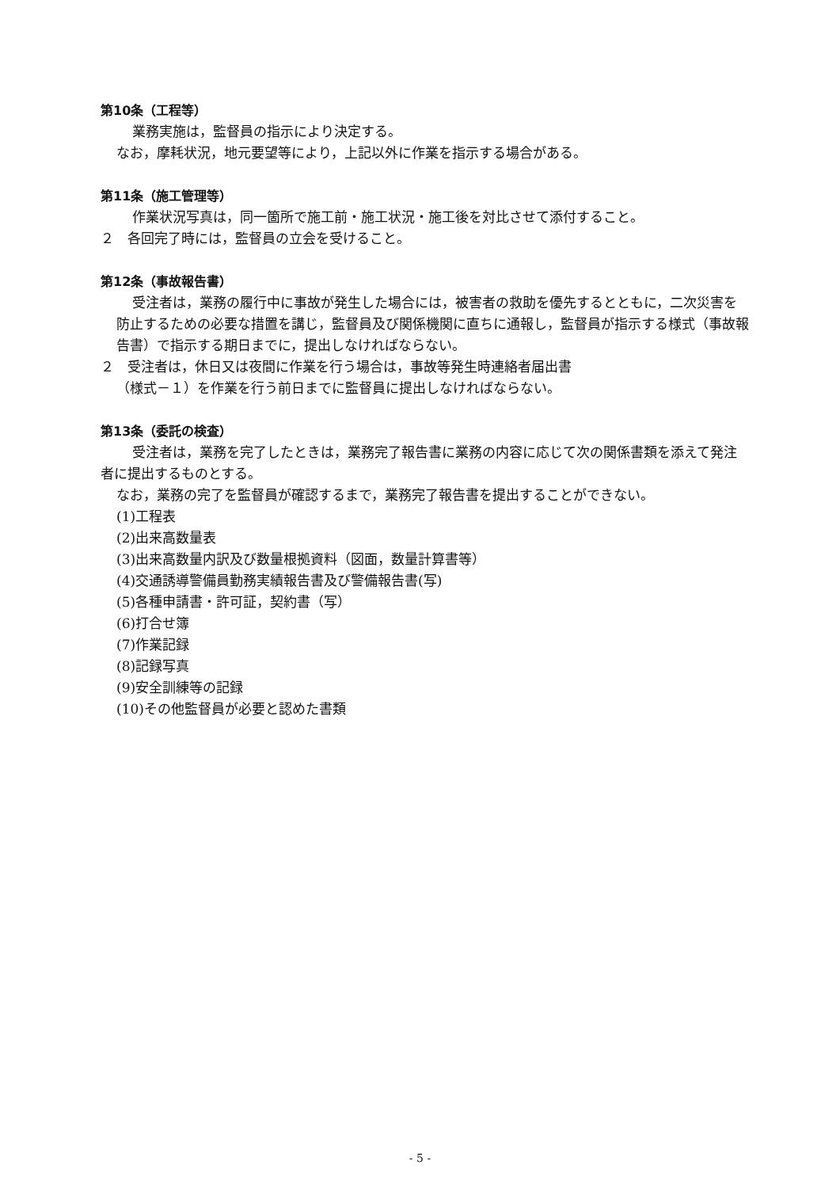第10条（工程等）
業務実施は，監督員の指示により決定する。
なお，摩耗状況，地元要望等により，上記以外に作業を指示する場合がある。
第11条（施工管理等）
作業状況写真は，同一箇所で施工前・施工状況・施工後を対比させて添付すること。
２　各回完了時には，監督員の立会を受けること。
第12条（事故報告書）
受注者は，業務の履行中に事故が発生した場合には，被害者の救助を優先するとともに，二次災害を防止するための必要な措置を講じ，監督員及び関係機関に直ちに通報し，監督員が指示する様式（事故報告書）で指示する期日までに，提出しなければならない。
２　受注者は，休日又は夜間に作業を行う場合は，事故等発生時連絡者届出書
（様式－１）を作業を行う前日までに監督員に提出しなければならない。
第13条（委託の検査）
受注者は，業務を完了したときは，業務完了報告書に業務の内容に応じて次の関係書類を添えて発注者に提出するものとする。
なお，業務の完了を監督員が確認するまで，業務完了報告書を提出することができない。
(1)工程表
(2)出来高数量表
(3)出来高数量内訳及び数量根拠資料（図面，数量計算書等）
(4)交通誘導警備員勤務実績報告書及び警備報告書(写)
(5)各種申請書・許可証，契約書（写）
(6)打合せ簿
(7)作業記録
(8)記録写真
(9)安全訓練等の記録
(10)その他監督員が必要と認めた書類
- 5 -